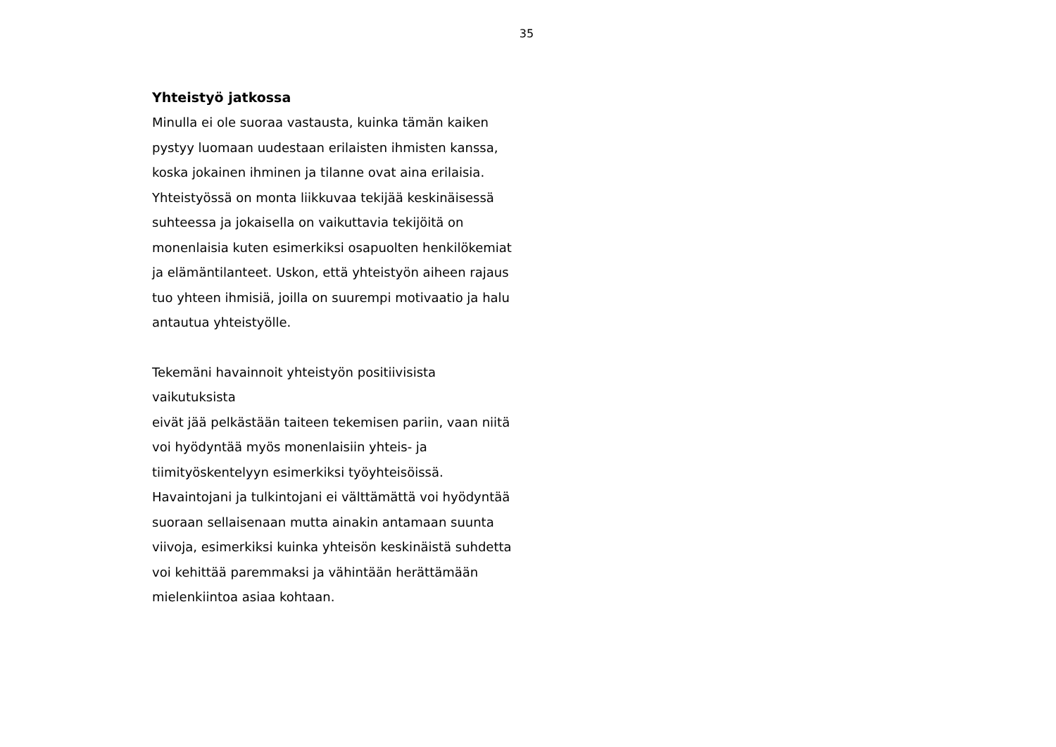35
Yhteistyö jatkossa
Minulla ei ole suoraa vastausta, kuinka tämän kaiken
pystyy luomaan uudestaan erilaisten ihmisten kanssa,
koska jokainen ihminen ja tilanne ovat aina erilaisia.
Yhteistyössä on monta liikkuvaa tekijää keskinäisessä
suhteessa ja jokaisella on vaikuttavia tekijöitä on
monenlaisia kuten esimerkiksi osapuolten henkilökemiat
ja elämäntilanteet. Uskon, että yhteistyön aiheen rajaus
tuo yhteen ihmisiä, joilla on suurempi motivaatio ja halu
antautua yhteistyölle.
Tekemäni havainnoit yhteistyön positiivisista vaikutuksista
eivät jää pelkästään taiteen tekemisen pariin, vaan niitä
voi hyödyntää myös monenlaisiin yhteis- ja
tiimityöskentelyyn esimerkiksi työyhteisöissä.
Havaintojani ja tulkintojani ei välttämättä voi hyödyntää
suoraan sellaisenaan mutta ainakin antamaan suunta
viivoja, esimerkiksi kuinka yhteisön keskinäistä suhdetta
voi kehittää paremmaksi ja vähintään herättämään
mielenkiintoa asiaa kohtaan.